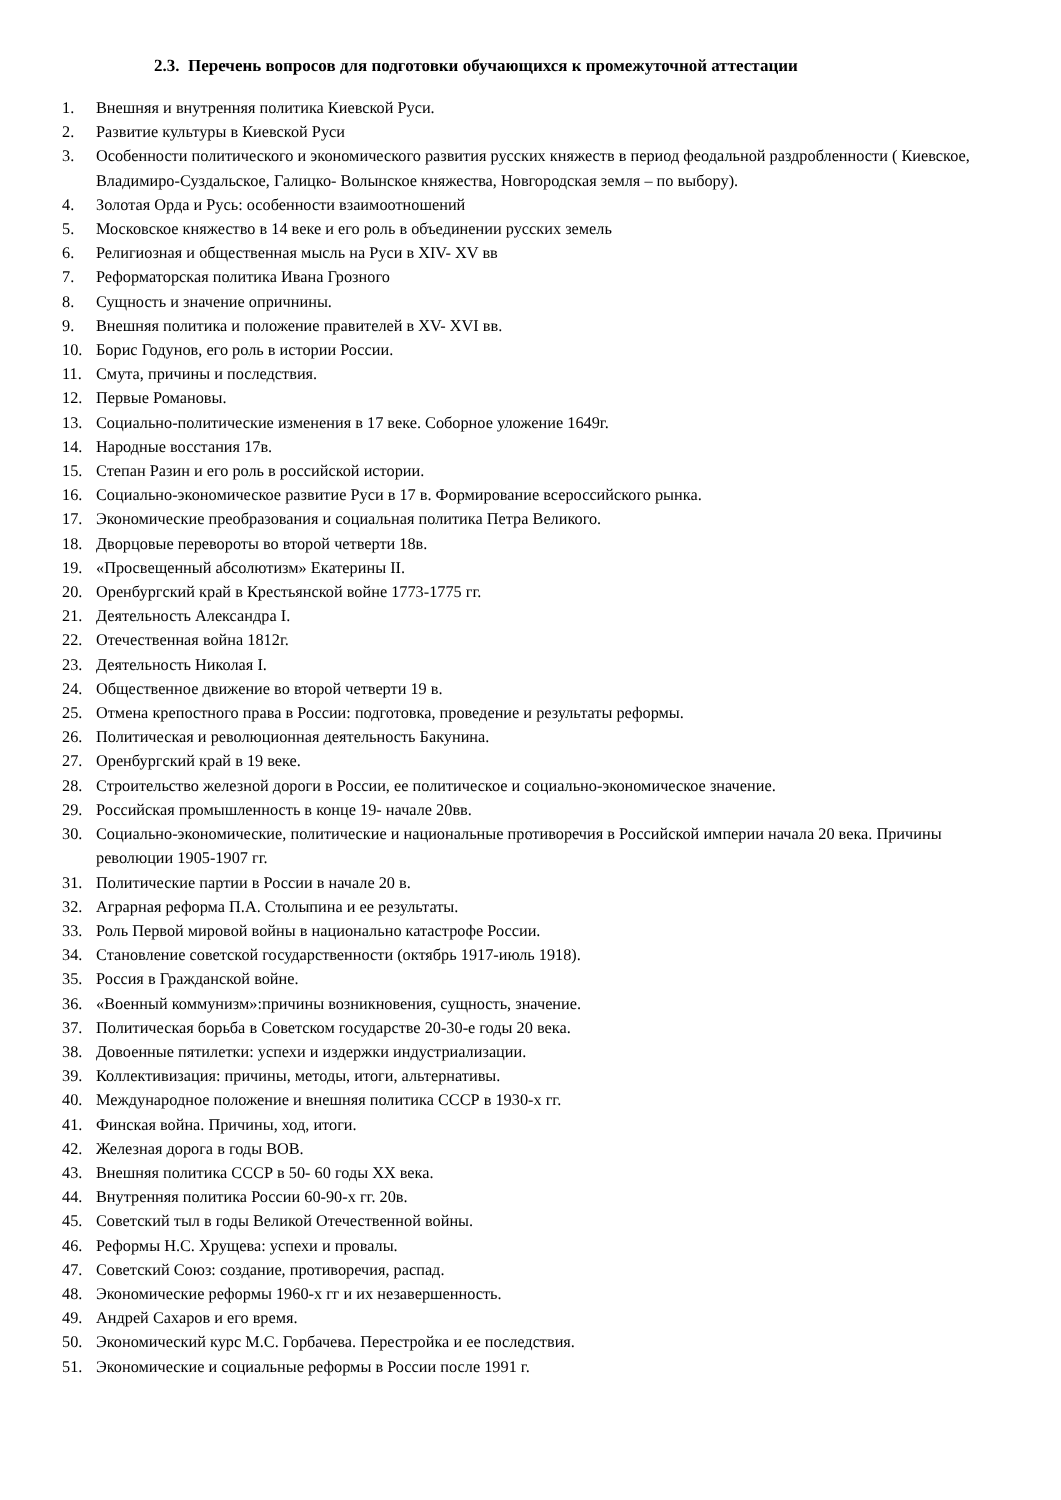2.3. Перечень вопросов для подготовки обучающихся к промежуточной аттестации
1. Внешняя и внутренняя политика Киевской Руси.
2. Развитие культуры в Киевской Руси
3. Особенности политического и экономического развития русских княжеств в период феодальной раздробленности ( Киевское, Владимиро-Суздальское, Галицко- Волынское княжества, Новгородская земля – по выбору).
4. Золотая Орда и Русь: особенности взаимоотношений
5. Московское княжество в 14 веке и его роль в объединении русских земель
6. Религиозная и общественная мысль на Руси в XIV- XV вв
7. Реформаторская политика Ивана Грозного
8. Сущность и значение опричнины.
9. Внешняя политика и положение правителей в XV- XVI вв.
10. Борис Годунов, его роль в истории России.
11. Смута, причины и последствия.
12. Первые Романовы.
13. Социально-политические изменения в 17 веке. Соборное уложение 1649г.
14. Народные восстания 17в.
15. Степан Разин и его роль в российской истории.
16. Социально-экономическое развитие Руси в 17 в. Формирование всероссийского рынка.
17. Экономические преобразования и социальная политика Петра Великого.
18. Дворцовые перевороты во второй четверти 18в.
19. «Просвещенный абсолютизм» Екатерины II.
20. Оренбургский край в Крестьянской войне 1773-1775 гг.
21. Деятельность Александра I.
22. Отечественная война 1812г.
23. Деятельность Николая I.
24. Общественное движение во второй четверти 19 в.
25. Отмена крепостного права в России: подготовка, проведение и результаты реформы.
26. Политическая и революционная деятельность Бакунина.
27. Оренбургский край в 19 веке.
28. Строительство железной дороги в России, ее политическое и социально-экономическое значение.
29. Российская промышленность в конце 19- начале 20вв.
30. Социально-экономические, политические и национальные противоречия в Российской империи начала 20 века. Причины революции 1905-1907 гг.
31. Политические партии в России в начале 20 в.
32. Аграрная реформа П.А. Столыпина и ее результаты.
33. Роль Первой мировой войны в национально катастрофе России.
34. Становление советской государственности (октябрь 1917-июль 1918).
35. Россия в Гражданской войне.
36. «Военный коммунизм»:причины возникновения, сущность, значение.
37. Политическая борьба в Советском государстве 20-30-е годы 20 века.
38. Довоенные пятилетки: успехи и издержки индустриализации.
39. Коллективизация: причины, методы, итоги, альтернативы.
40. Международное положение и внешняя политика СССР в 1930-х гг.
41. Финская война. Причины, ход, итоги.
42. Железная дорога в годы ВОВ.
43. Внешняя политика СССР в 50- 60 годы XX века.
44. Внутренняя политика России 60-90-х гг. 20в.
45. Советский тыл в годы Великой Отечественной войны.
46. Реформы Н.С. Хрущева: успехи и провалы.
47. Советский Союз: создание, противоречия, распад.
48. Экономические реформы 1960-х гг и их незавершенность.
49. Андрей Сахаров и его время.
50. Экономический курс М.С. Горбачева. Перестройка и ее последствия.
51. Экономические и социальные реформы в России после 1991 г.